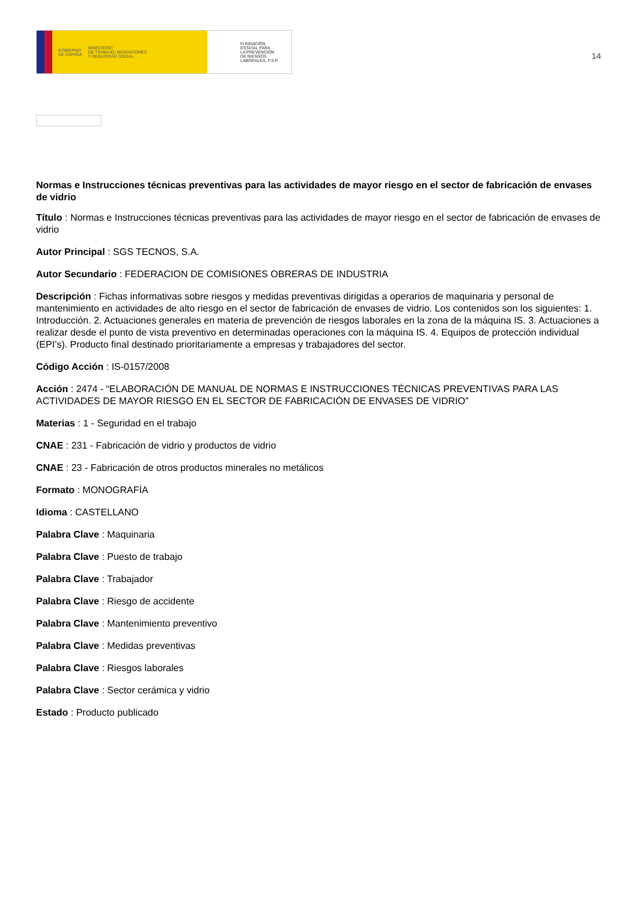GOBIERNO
DE ESPAÑA MINISTERIO
DE TRABAJO, MIGRACIONES
Y SEGURIDAD SOCIAL
FUNDACIÓN
ESTATAL PARA
LA PREVENCIÓN
DE RIESGOS
LABORALES, F.S.P.
14
Normas e Instrucciones técnicas preventivas para las actividades de mayor riesgo en el sector de fabricación de envases de vidrio
Título : Normas e Instrucciones técnicas preventivas para las actividades de mayor riesgo en el sector de fabricación de envases de vidrio
Autor Principal : SGS TECNOS, S.A.
Autor Secundario : FEDERACION DE COMISIONES OBRERAS DE INDUSTRIA
Descripción : Fichas informativas sobre riesgos y medidas preventivas dirigidas a operarios de maquinaria y personal de mantenimiento en actividades de alto riesgo en el sector de fabricación de envases de vidrio. Los contenidos son los siguientes: 1. Introducción. 2. Actuaciones generales en materia de prevención de riesgos laborales en la zona de la máquina IS. 3. Actuaciones a realizar desde el punto de vista preventivo en determinadas operaciones con la máquina IS. 4. Equipos de protección individual (EPI’s). Producto final destinado prioritariamente a empresas y trabajadores del sector.
Código Acción : IS-0157/2008
Acción : 2474 - “ELABORACIÓN DE MANUAL DE NORMAS E INSTRUCCIONES TÉCNICAS PREVENTIVAS PARA LAS ACTIVIDADES DE MAYOR RIESGO EN EL SECTOR DE FABRICACIÓN DE ENVASES DE VIDRIO”
Materias : 1 - Seguridad en el trabajo
CNAE : 231 - Fabricación de vidrio y productos de vidrio
CNAE : 23 - Fabricación de otros productos minerales no metálicos
Formato : MONOGRAFÍA
Idioma : CASTELLANO
Palabra Clave : Maquinaria
Palabra Clave : Puesto de trabajo
Palabra Clave : Trabajador
Palabra Clave : Riesgo de accidente
Palabra Clave : Mantenimiento preventivo
Palabra Clave : Medidas preventivas
Palabra Clave : Riesgos laborales
Palabra Clave : Sector cerámica y vidrio
Estado : Producto publicado